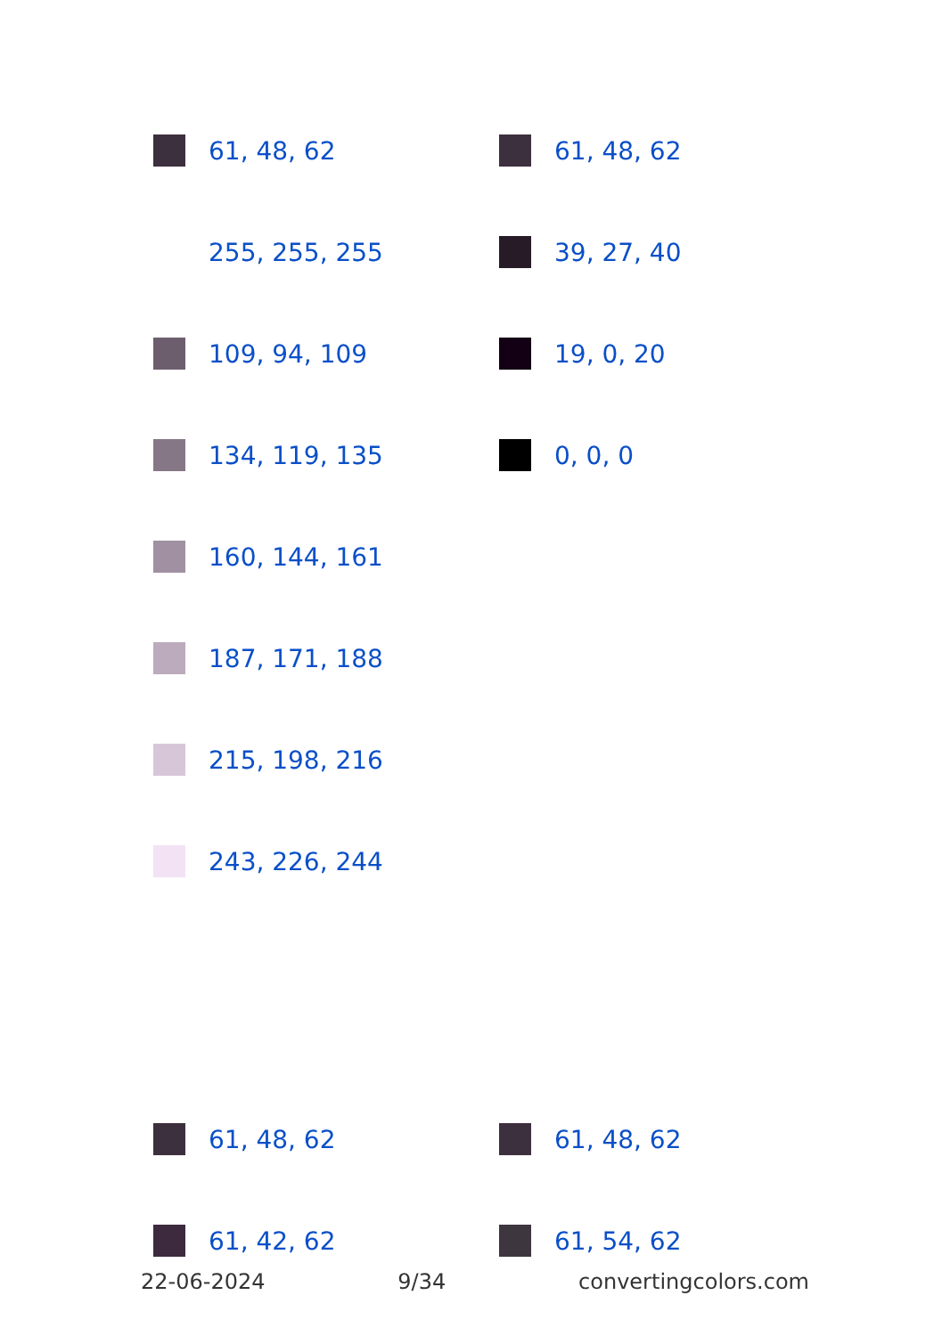61, 48, 62
255, 255, 255
109, 94, 109
134, 119, 135
160, 144, 161
187, 171, 188
215, 198, 216
243, 226, 244
61, 48, 62
39, 27, 40
19, 0, 20
0, 0, 0
61, 48, 62
61, 42, 62
61, 48, 62
61, 54, 62
22-06-2024 9/34 convertingcolors.com